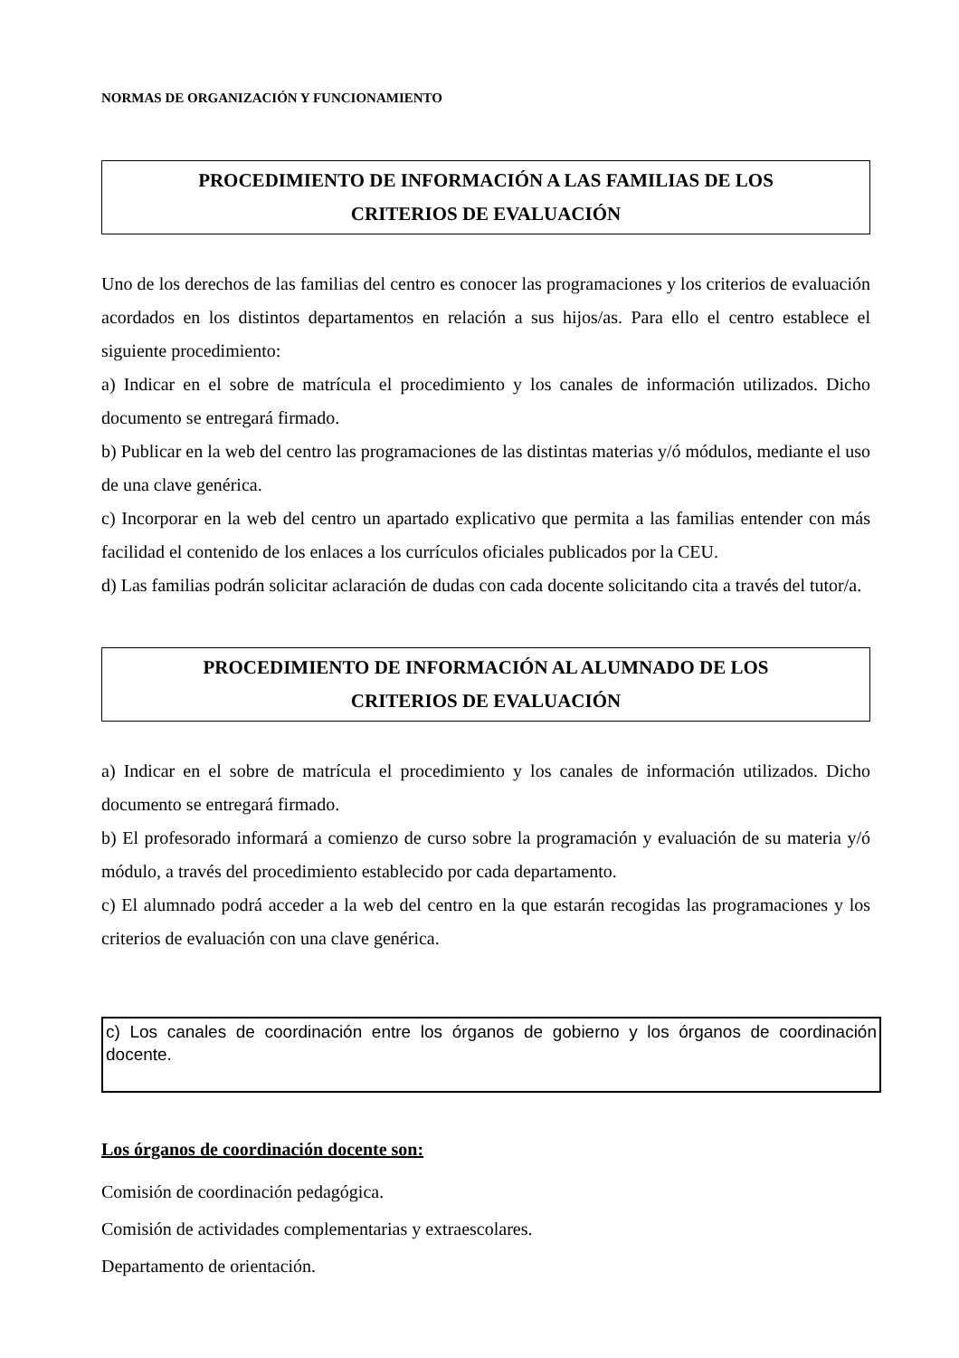NORMAS DE ORGANIZACIÓN Y FUNCIONAMIENTO
PROCEDIMIENTO DE INFORMACIÓN A LAS FAMILIAS DE LOS
CRITERIOS DE EVALUACIÓN
Uno de los derechos de las familias del centro es conocer las programaciones y los criterios de evaluación acordados en los distintos departamentos en relación a sus hijos/as. Para ello el centro establece el siguiente procedimiento:
a) Indicar en el sobre de matrícula el procedimiento y los canales de información utilizados. Dicho documento se entregará firmado.
b) Publicar en la web del centro las programaciones de las distintas materias y/ó módulos, mediante el uso de una clave genérica.
c) Incorporar en la web del centro un apartado explicativo que permita a las familias entender con más facilidad el contenido de los enlaces a los currículos oficiales publicados por la CEU.
d) Las familias podrán solicitar aclaración de dudas con cada docente solicitando cita a través del tutor/a.
PROCEDIMIENTO DE INFORMACIÓN AL ALUMNADO DE LOS
CRITERIOS DE EVALUACIÓN
a) Indicar en el sobre de matrícula el procedimiento y los canales de información utilizados. Dicho documento se entregará firmado.
b) El profesorado informará a comienzo de curso sobre la programación y evaluación de su materia y/ó módulo, a través del procedimiento establecido por cada departamento.
c) El alumnado podrá acceder a la web del centro en la que estarán recogidas las programaciones y los criterios de evaluación con una clave genérica.
c) Los canales de coordinación entre los órganos de gobierno y los órganos de coordinación docente.
Los órganos de coordinación docente son:
Comisión de coordinación pedagógica.
Comisión de actividades complementarias y extraescolares.
Departamento de orientación.